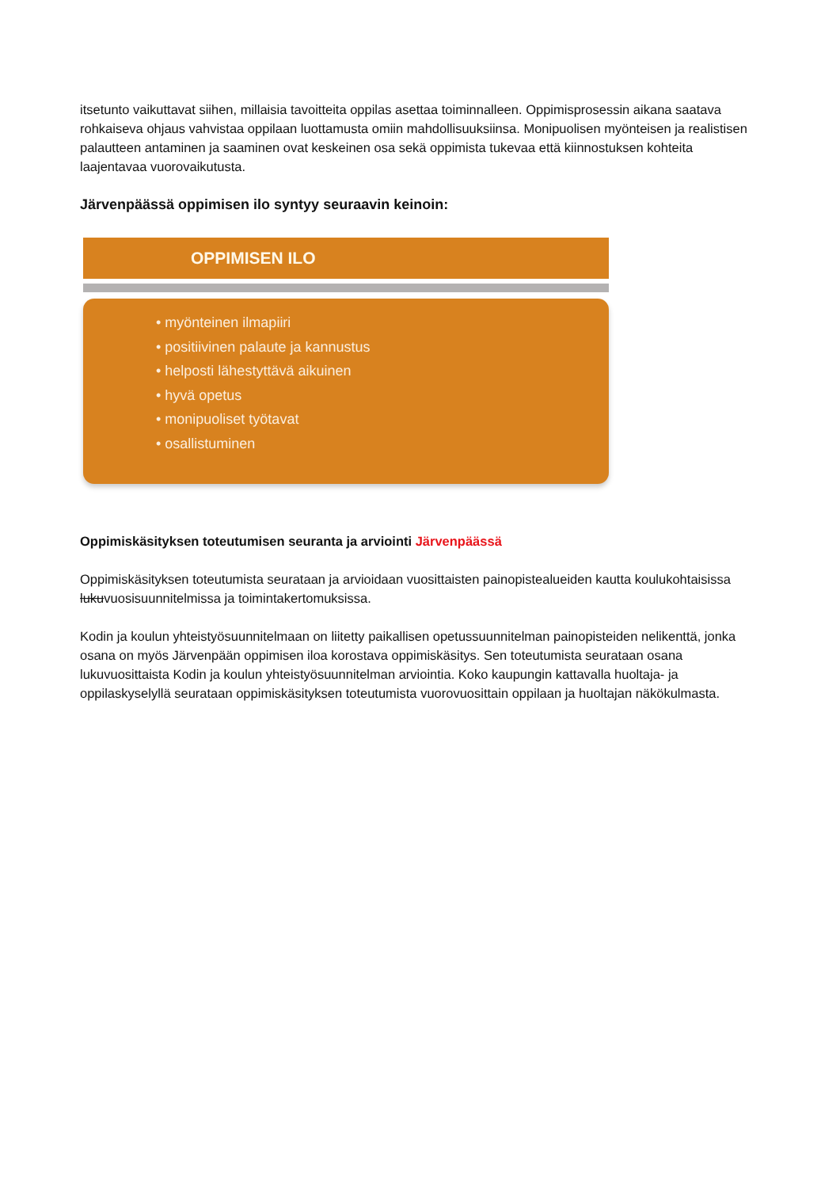itsetunto vaikuttavat siihen, millaisia tavoitteita oppilas asettaa toiminnalleen. Oppimisprosessin aikana saatava rohkaiseva ohjaus vahvistaa oppilaan luottamusta omiin mahdollisuuksiinsa. Monipuolisen myönteisen ja realistisen palautteen antaminen ja saaminen ovat keskeinen osa sekä oppimista tukevaa että kiinnostuksen kohteita laajentavaa vuorovaikutusta.
Järvenpäässä oppimisen ilo syntyy seuraavin keinoin:
OPPIMISEN ILO
• myönteinen ilmapiiri
• positiivinen palaute ja kannustus
• helposti lähestyttävä aikuinen
• hyvä opetus
• monipuoliset työtavat
• osallistuminen
Oppimiskäsityksen toteutumisen seuranta ja arviointi Järvenpäässä
Oppimiskäsityksen toteutumista seurataan ja arvioidaan vuosittaisten painopistealueiden kautta koulukohtaisissa lukuvuosisuunnitelmissa ja toimintakertomuksissa.
Kodin ja koulun yhteistyösuunnitelmaan on liitetty paikallisen opetussuunnitelman painopisteiden nelikenttä, jonka osana on myös Järvenpään oppimisen iloa korostava oppimiskäsitys. Sen toteutumista seurataan osana lukuvuosittaista Kodin ja koulun yhteistyösuunnitelman arviointia. Koko kaupungin kattavalla huoltaja- ja oppilaskyselyllä seurataan oppimiskäsityksen toteutumista vuorovuosittain oppilaan ja huoltajan näkökulmasta.